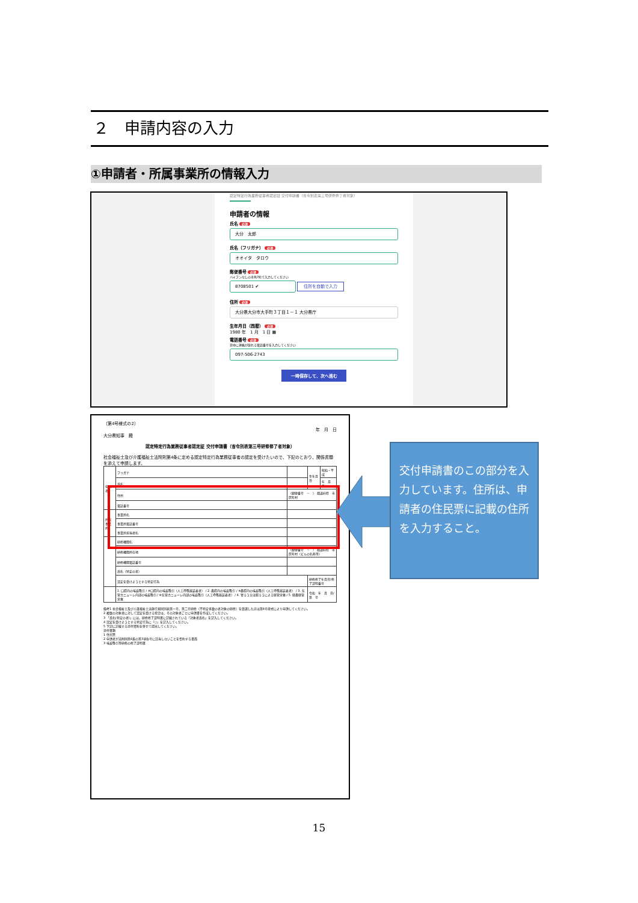２　申請内容の入力
①申請者・所属事業所の情報入力
認定特定行為業務従事者認定証 交付申請書（省令別表第三号研修修了者対象）
申請者の情報
氏名 必須
大分　太郎
氏名（フリガナ） 必須
オオイタ　タロウ
郵便番号 必須
ハイフンなしの半角7桁で入力してください
8708501 ✔
住所を自動で入力
住所 必須
大分県大分市大手町３丁目１－１ 大分県庁
生年月日（西暦） 必須
1980 年　1 月　1 日 ▦
電話番号 必須
日中に連絡が取れる電話番号を入力してください
097-506-2743
一時保存して、次へ進む
（第4号様式の2）
年　月　日
大分県知事　殿
認定特定行為業務従事者認定証 交付申請書（省令別表第三号研修修了者対象）
社会福祉士及び介護福祉士法附則第4条に定める認定特定行為業務従事者の認定を受けたいので、下記のとおり、関係書類を添えて申請します。
| 申請者 | フリガナ | | 生年月日 | 昭和・平成 |
| | 氏名 | | | 年 月 日 |
| | 住所 | （郵便番号 － ） 都道府県 市区町村 | | |
| | 電話番号 | | | |
| 所属事業所 | 事業所名 | | | |
| | 事業所電話番号 | | | |
| | 事業所担当者名 | | | |
| | 研修機関名 | | | |
| | 研修機関所在地 | （郵便番号 － ） 都道府県 市区町村（ビルの名称等） | | |
| | 研修機関電話番号 | | | |
| | 氏名（特定の者） | | | |
| | 認定を受けようとする特定行為 | | 研修修了年月日/修了証明番号 | |
| | 1. 口腔内の喀痰吸引 / ※口腔内の喀痰吸引（人工呼吸器装着者） / 2. 鼻腔内の喀痰吸引 / ※鼻腔内の喀痰吸引（人工呼吸器装着者） / 3. 気管カニューレ内部の喀痰吸引 / ※気管カニューレ内部の喀痰吸引（人工呼吸器装着者） / 4. 胃ろう又は腸ろうによる経管栄養 / 5. 経鼻経管栄養 | | 令和 年 月 日/第 号 | |
備考1 社会福祉士及び介護福祉士法施行規則別表第一号、第二号研修（不特定多数の者対象の研修）を受講した方は第4号様式により申請してください。
2 複数の対象者に対して認定を受ける場合は、その対象者ごとに申請書を作成してください。
3 「氏名(特定の者)」には、研修修了証明書に記載されている「対象者氏名」を記入してください。
4 認定を受けようとする特定行為に「○」を記入してください。
5 下記に記載する添付資料を併せて提出してください。
添付書類
1 住民票
2 申請者が法附則第4条の第3項各号に該当しないことを誓約する書面
3 喀痰吸引等研修の修了証明書
交付申請書のこの部分を入力しています。住所は、申請者の住民票に記載の住所を入力すること。
15